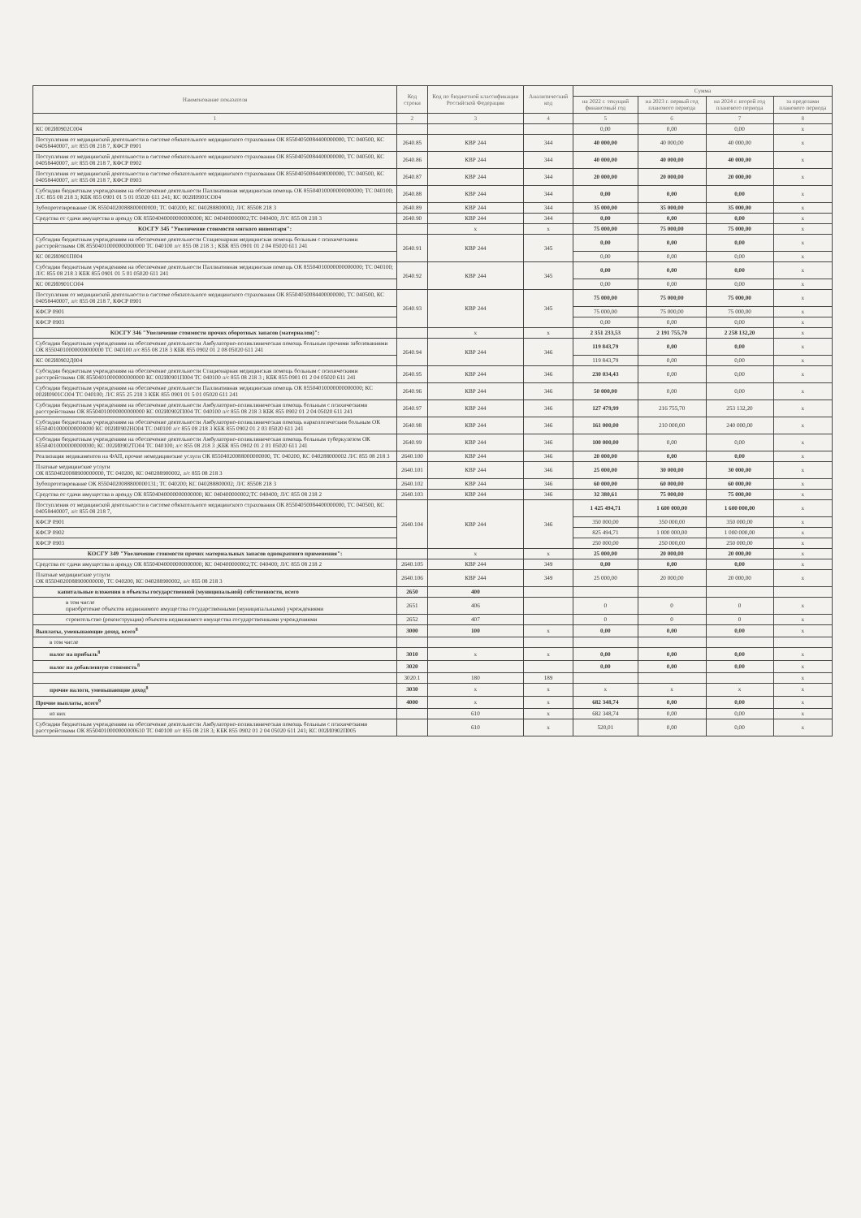| Наименование показателя | Код строки | Код по бюджетной классификации Российской Федерации | Аналитический код | Сумма | | | |
| --- | --- | --- | --- | --- | --- | --- | --- |
| | | | | на 2022 г. текущий финансовый год | на 2023 г. первый год планового периода | на 2024 г. второй год планового периода | за пределами планового периода |
| 1 | 2 | 3 | 4 | 5 | 6 | 7 | 8 |
| КС 002И0902С004 | | | | 0,00 | 0,00 | 0,00 | x |
| Поступления от медицинской деятельности в системе обязательного медицинского страхования ОК 85504050084400000000, ТС 040500, КС 04058440007, л/с 855 08 218 7, КФСР 0901 | 2640.85 | КВР 244 | 344 | 40 000,00 | 40 000,00 | 40 000,00 | x |
| Поступления от медицинской деятельности в системе обязательного медицинского страхования ОК 85504050084400000000, ТС 040500, КС 04058440007, л/с 855 08 218 7, КФСР 0902 | 2640.86 | КВР 244 | 344 | 40 000,00 | 40 000,00 | 40 000,00 | x |
| Поступления от медицинской деятельности в системе обязательного медицинского страхования ОК 85504050084490000000, ТС 040500, КС 04058440007, л/с 855 08 218 7, КФСР 0903 | 2640.87 | КВР 244 | 344 | 20 000,00 | 20 000,00 | 20 000,00 | x |
| Субсидии бюджетным учреждениям на обеспечение деятельности Паллиативная медицинская помощь ОК 85504010000000000000; ТС 040100; Л/С 855 08 218 3; КБК 855 0901 01 5 01 05020 611 241; КС 002И0901СО04 | 2640.88 | КВР 244 | 344 | 0,00 | 0,00 | 0,00 | x |
| Зубопротезирование ОК 85504020088800000000; ТС 040200; КС 040288800002; Л/С 85508 218 3 | 2640.89 | КВР 244 | 344 | 35 000,00 | 35 000,00 | 35 000,00 | x |
| Средства от сдачи имущества в аренду ОК 85504040000000000000; КС 040400000002;ТС 040400; Л/С 855 08 218 3 | 2640.90 | КВР 244 | 344 | 0,00 | 0,00 | 0,00 | x |
| КОСГУ 345 "Увеличение стоимости мягкого инвентаря": | | x | x | 75 000,00 | 75 000,00 | 75 000,00 | x |
| Субсидии бюджетным учреждениям на обеспечение деятельности Стационарная медицинская помощь больным с психическими расстройствами ОК 85504010000000000000 ТС 040100 л/с 855 08 218 3 ; КБК 855 0901 01 2 04 05020 611 241 | 2640.91 | КВР 244 | 345 | 0,00 | 0,00 | 0,00 | x |
| КС 002И0901П004 | | | | 0,00 | 0,00 | 0,00 | x |
| Субсидии бюджетным учреждениям на обеспечение деятельности Паллиативная медицинская помощь ОК 85504010000000000000; ТС 040100; Л/С 855 08 218 3 КБК 855 0901 01 5 01 05020 611 241 | 2640.92 | КВР 244 | 345 | 0,00 | 0,00 | 0,00 | x |
| КС 002И0901СО04 | | | | 0,00 | 0,00 | 0,00 | x |
| Поступления от медицинской деятельности в системе обязательного медицинского страхования ОК 85504050084400000000, ТС 040500, КС 04058440007, л/с 855 08 218 7, КФСР 0901 | 2640.93 | КВР 244 | 345 | 75 000,00 | 75 000,00 | 75 000,00 | x |
| КФСР 0901 | | | | 75 000,00 | 75 000,00 | 75 000,00 | x |
| КФСР 0903 | | | | 0,00 | 0,00 | 0,00 | x |
| КОСГУ 346 "Увеличение стоимости прочих оборотных запасов (материалов)": | | x | x | 2 351 233,53 | 2 191 755,70 | 2 258 132,20 | x |
| Субсидии бюджетным учреждениям на обеспечение деятельности Амбулаторно-поликлиническая помощь больным прочими заболеваниями ОК 85504010000000000000 ТС 040100 л/с 855 08 218 3 КБК 855 0902 01 2 08 05020 611 241 | 2640.94 | КВР 244 | 346 | 119 843,79 | 0,00 | 0,00 | x |
| КС 002И0902Д004 | | | | 119 843,79 | 0,00 | 0,00 | x |
| Субсидии бюджетным учреждениям на обеспечение деятельности Стационарная медицинская помощь больным с психическими расстройствами ОК 85504010000000000000 КС 002И0901П004 ТС 040100 л/с 855 08 218 3 ; КБК 855 0901 01 2 04 05020 611 241 | 2640.95 | КВР 244 | 346 | 230 034,43 | 0,00 | 0,00 | x |
| Субсидии бюджетным учреждениям на обеспечение деятельности Паллиативная медицинская помощь ОК 85504010000000000000; КС 002И0901СО04 ТС 040100; Л/С 855 25 218 3 КБК 855 0901 01 5 01 05020 611 241 | 2640.96 | КВР 244 | 346 | 50 000,00 | 0,00 | 0,00 | x |
| Субсидии бюджетным учреждениям на обеспечение деятельности Амбулаторно-поликлиническая помощь больным с психическими расстройствами ОК 85504010000000000000 КС 002И0902П004 ТС 040100 л/с 855 08 218 3 КБК 855 0902 01 2 04 05020 611 241 | 2640.97 | КВР 244 | 346 | 127 479,99 | 216 755,70 | 253 132,20 | x |
| Субсидии бюджетным учреждениям на обеспечение деятельности Амбулаторно-поликлиническая помощь наркологическим больным ОК 85504010000000000000 КС 002И0902НО04 ТС 040100 л/с 855 08 218 3 КБК 855 0902 01 2 03 05020 611 241 | 2640.98 | КВР 244 | 346 | 161 000,00 | 210 000,00 | 240 000,00 | x |
| Субсидии бюджетным учреждениям на обеспечение деятельности Амбулаторно-поликлиническая помощь больным туберкулезом ОК 85504010000000000000; КС 002И0902ТО04 ТС 040100; л/с 855 08 218 3 ;КБК 855 0902 01 2 01 05020 611 241 | 2640.99 | КВР 244 | 346 | 100 000,00 | 0,00 | 0,00 | x |
| Реализация медикаментов на ФАП, прочие немедицинские услуги ОК 85504020088000000000, ТС 040200, КС 040288000002 Л/С 855 08 218 3 | 2640.100 | КВР 244 | 346 | 20 000,00 | 0,00 | 0,00 | x |
| Платные медицинские услуги ОК 85504020088900000000, ТС 040200, КС 040288900002, л/с 855 08 218 3 | 2640.101 | КВР 244 | 346 | 25 000,00 | 30 000,00 | 30 000,00 | x |
| Зубопротезирование ОК 85504020088800000131; ТС 040200; КС 040288800002; Л/С 85508 218 3 | 2640.102 | КВР 244 | 346 | 60 000,00 | 60 000,00 | 60 000,00 | x |
| Средства от сдачи имущества в аренду ОК 85504040000000000000; КС 040400000002;ТС 040400; Л/С 855 08 218 2 | 2640.103 | КВР 244 | 346 | 32 380,61 | 75 000,00 | 75 000,00 | x |
| Поступления от медицинской деятельности в системе обязательного медицинского страхования ОК 85504050084400000000, ТС 040500, КС 04058440007, л/с 855 08 218 7, | 2640.104 | КВР 244 | 346 | 1 425 494,71 | 1 600 000,00 | 1 600 000,00 | x |
| КФСР 0901 | | | | 350 000,00 | 350 000,00 | 350 000,00 | x |
| КФСР 0902 | | | | 825 494,71 | 1 000 000,00 | 1 000 000,00 | x |
| КФСР 0903 | | | | 250 000,00 | 250 000,00 | 250 000,00 | x |
| КОСГУ 349 "Увеличение стоимости прочих материальных запасов однократного применения": | | x | x | 25 000,00 | 20 000,00 | 20 000,00 | x |
| Средства от сдачи имущества в аренду ОК 85504040000000000000; КС 040400000002;ТС 040400; Л/С 855 08 218 2 | 2640.105 | КВР 244 | 349 | 0,00 | 0,00 | 0,00 | x |
| Платные медицинские услуги ОК 85504020088900000000, ТС 040200, КС 040288900002, л/с 855 08 218 3 | 2640.106 | КВР 244 | 349 | 25 000,00 | 20 000,00 | 20 000,00 | x |
| капитальные вложения в объекты государственной (муниципальной) собственности, всего | 2650 | 400 | | | | | |
| в том числе приобретение объектов недвижимого имущества государственными (муниципальными) учреждениями | 2651 | 406 | | 0 | 0 | 0 | x |
| строительство (реконструкция) объектов недвижимого имущества государственными учреждениями | 2652 | 407 | | 0 | 0 | 0 | x |
| Выплаты, уменьшающие доход, всего<sup>8</sup> | 3000 | 100 | x | 0,00 | 0,00 | 0,00 | x |
| в том числе | | | | | | | |
| налог на прибыль<sup>8</sup> | 3010 | x | x | 0,00 | 0,00 | 0,00 | x |
| налог на добавленную стоимость<sup>8</sup> | 3020 | | | 0,00 | 0,00 | 0,00 | x |
| | 3020.1 | 180 | 189 | | | | x |
| прочие налоги, уменьшающие доход<sup>8</sup> | 3030 | x | x | x | x | x | x |
| Прочие выплаты, всего<sup>9</sup> | 4000 | x | x | 682 348,74 | 0,00 | 0,00 | x |
| из них | | 610 | x | 682 348,74 | 0,00 | 0,00 | x |
| Субсидии бюджетным учреждениям на обеспечение деятельности Амбулаторно-поликлиническая помощь больным с психическими расстройствами ОК 85504010000000000610 ТС 040100 л/с 855 08 218 3; КБК 855 0902 01 2 04 05020 611 241; КС 002И0902П005 | | 610 | x | 520,01 | 0,00 | 0,00 | x |